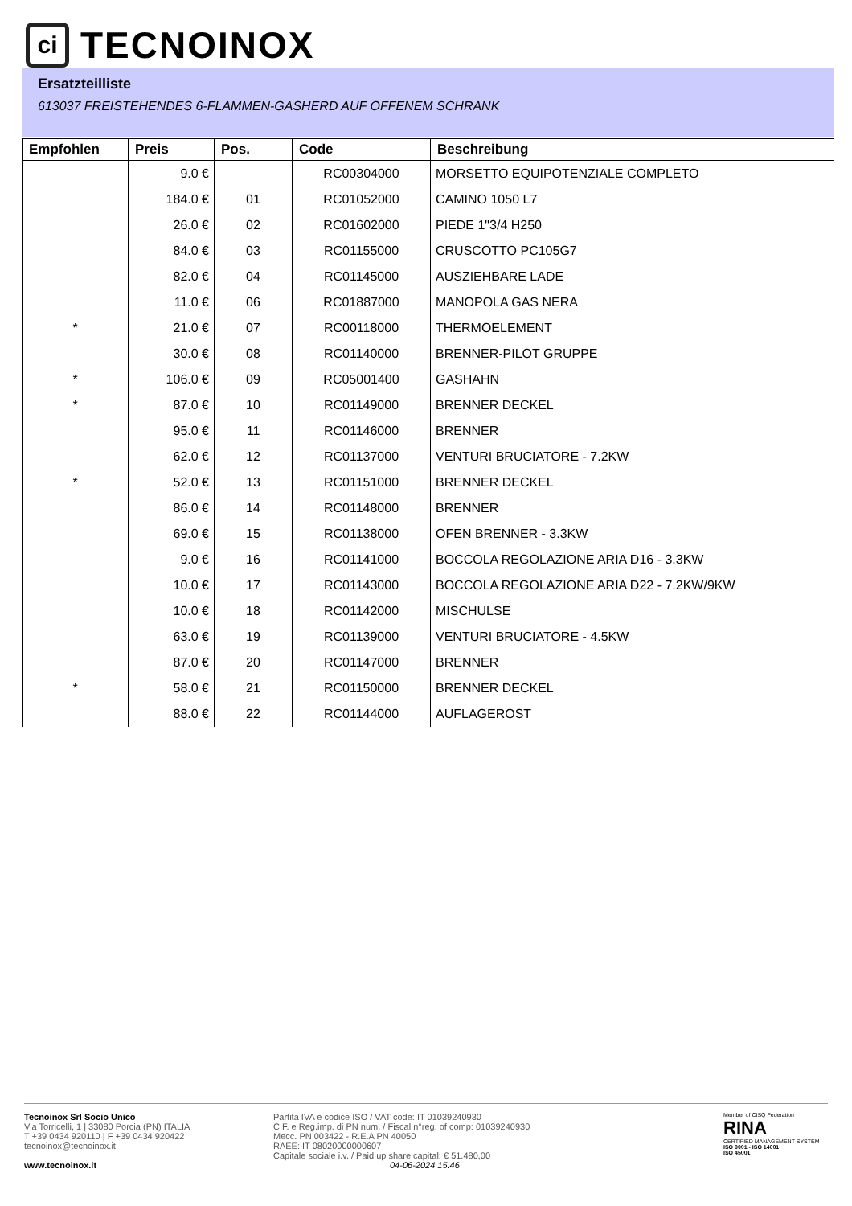ci
TECNOINOX
Ersatzteilliste
613037 FREISTEHENDES 6-FLAMMEN-GASHERD AUF OFFENEM SCHRANK
| Empfohlen | Preis | Pos. | Code | Beschreibung |
| --- | --- | --- | --- | --- |
| | 9.0 € | | RC00304000 | MORSETTO EQUIPOTENZIALE COMPLETO |
| | 184.0 € | 01 | RC01052000 | CAMINO 1050 L7 |
| | 26.0 € | 02 | RC01602000 | PIEDE 1"3/4 H250 |
| | 84.0 € | 03 | RC01155000 | CRUSCOTTO PC105G7 |
| | 82.0 € | 04 | RC01145000 | AUSZIEHBARE LADE |
| | 11.0 € | 06 | RC01887000 | MANOPOLA GAS NERA |
| * | 21.0 € | 07 | RC00118000 | THERMOELEMENT |
| | 30.0 € | 08 | RC01140000 | BRENNER-PILOT GRUPPE |
| * | 106.0 € | 09 | RC05001400 | GASHAHN |
| * | 87.0 € | 10 | RC01149000 | BRENNER DECKEL |
| | 95.0 € | 11 | RC01146000 | BRENNER |
| | 62.0 € | 12 | RC01137000 | VENTURI BRUCIATORE - 7.2KW |
| * | 52.0 € | 13 | RC01151000 | BRENNER DECKEL |
| | 86.0 € | 14 | RC01148000 | BRENNER |
| | 69.0 € | 15 | RC01138000 | OFEN BRENNER - 3.3KW |
| | 9.0 € | 16 | RC01141000 | BOCCOLA REGOLAZIONE ARIA D16 - 3.3KW |
| | 10.0 € | 17 | RC01143000 | BOCCOLA REGOLAZIONE ARIA D22 - 7.2KW/9KW |
| | 10.0 € | 18 | RC01142000 | MISCHULSE |
| | 63.0 € | 19 | RC01139000 | VENTURI BRUCIATORE - 4.5KW |
| | 87.0 € | 20 | RC01147000 | BRENNER |
| * | 58.0 € | 21 | RC01150000 | BRENNER DECKEL |
| | 88.0 € | 22 | RC01144000 | AUFLAGEROST |
Tecnoinox Srl Socio Unico
Via Torricelli, 1 | 33080 Porcia (PN) ITALIA
T +39 0434 920110 | F +39 0434 920422
tecnoinox@tecnoinox.it
www.tecnoinox.it
Partita IVA e codice ISO / VAT code: IT 01039240930
C.F. e Reg.imp. di PN num. / Fiscal n°reg. of comp: 01039240930
Mecc. PN 003422 - R.E.A PN 40050
RAEE: IT 08020000000607
Capitale sociale i.v. / Paid up share capital: € 51.480,00
04-06-2024 15:46
Member of CISQ Federation
RINA
CERTIFIED MANAGEMENT SYSTEM
ISO 9001 - ISO 14001
ISO 45001